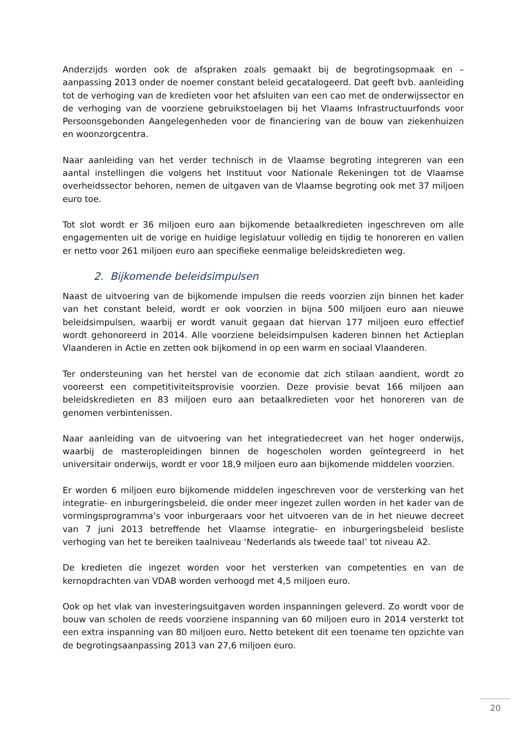Anderzijds worden ook de afspraken zoals gemaakt bij de begrotingsopmaak en – aanpassing 2013 onder de noemer constant beleid gecatalogeerd. Dat geeft bvb. aanleiding tot de verhoging van de kredieten voor het afsluiten van een cao met de onderwijssector en de verhoging van de voorziene gebruikstoelagen bij het Vlaams Infrastructuurfonds voor Persoonsgebonden Aangelegenheden voor de financiering van de bouw van ziekenhuizen en woonzorgcentra.
Naar aanleiding van het verder technisch in de Vlaamse begroting integreren van een aantal instellingen die volgens het Instituut voor Nationale Rekeningen tot de Vlaamse overheidssector behoren, nemen de uitgaven van de Vlaamse begroting ook met 37 miljoen euro toe.
Tot slot wordt er 36 miljoen euro aan bijkomende betaalkredieten ingeschreven om alle engagementen uit de vorige en huidige legislatuur volledig en tijdig te honoreren en vallen er netto voor 261 miljoen euro aan specifieke eenmalige beleidskredieten weg.
2. Bijkomende beleidsimpulsen
Naast de uitvoering van de bijkomende impulsen die reeds voorzien zijn binnen het kader van het constant beleid, wordt er ook voorzien in bijna 500 miljoen euro aan nieuwe beleidsimpulsen, waarbij er wordt vanuit gegaan dat hiervan 177 miljoen euro effectief wordt gehonoreerd in 2014. Alle voorziene beleidsimpulsen kaderen binnen het Actieplan Vlaanderen in Actie en zetten ook bijkomend in op een warm en sociaal Vlaanderen.
Ter ondersteuning van het herstel van de economie dat zich stilaan aandient, wordt zo vooreerst een competitiviteitsprovisie voorzien. Deze provisie bevat 166 miljoen aan beleidskredieten en 83 miljoen euro aan betaalkredieten voor het honoreren van de genomen verbintenissen.
Naar aanleiding van de uitvoering van het integratiedecreet van het hoger onderwijs, waarbij de masteropleidingen binnen de hogescholen worden geïntegreerd in het universitair onderwijs, wordt er voor 18,9 miljoen euro aan bijkomende middelen voorzien.
Er worden 6 miljoen euro bijkomende middelen ingeschreven voor de versterking van het integratie- en inburgeringsbeleid, die onder meer ingezet zullen worden in het kader van de vormingsprogramma’s voor inburgeraars voor het uitvoeren van de in het nieuwe decreet van 7 juni 2013 betreffende het Vlaamse integratie- en inburgeringsbeleid besliste verhoging van het te bereiken taalniveau ‘Nederlands als tweede taal’ tot niveau A2.
De kredieten die ingezet worden voor het versterken van competenties en van de kernopdrachten van VDAB worden verhoogd met 4,5 miljoen euro.
Ook op het vlak van investeringsuitgaven worden inspanningen geleverd. Zo wordt voor de bouw van scholen de reeds voorziene inspanning van 60 miljoen euro in 2014 versterkt tot een extra inspanning van 80 miljoen euro. Netto betekent dit een toename ten opzichte van de begrotingsaanpassing 2013 van 27,6 miljoen euro.
20